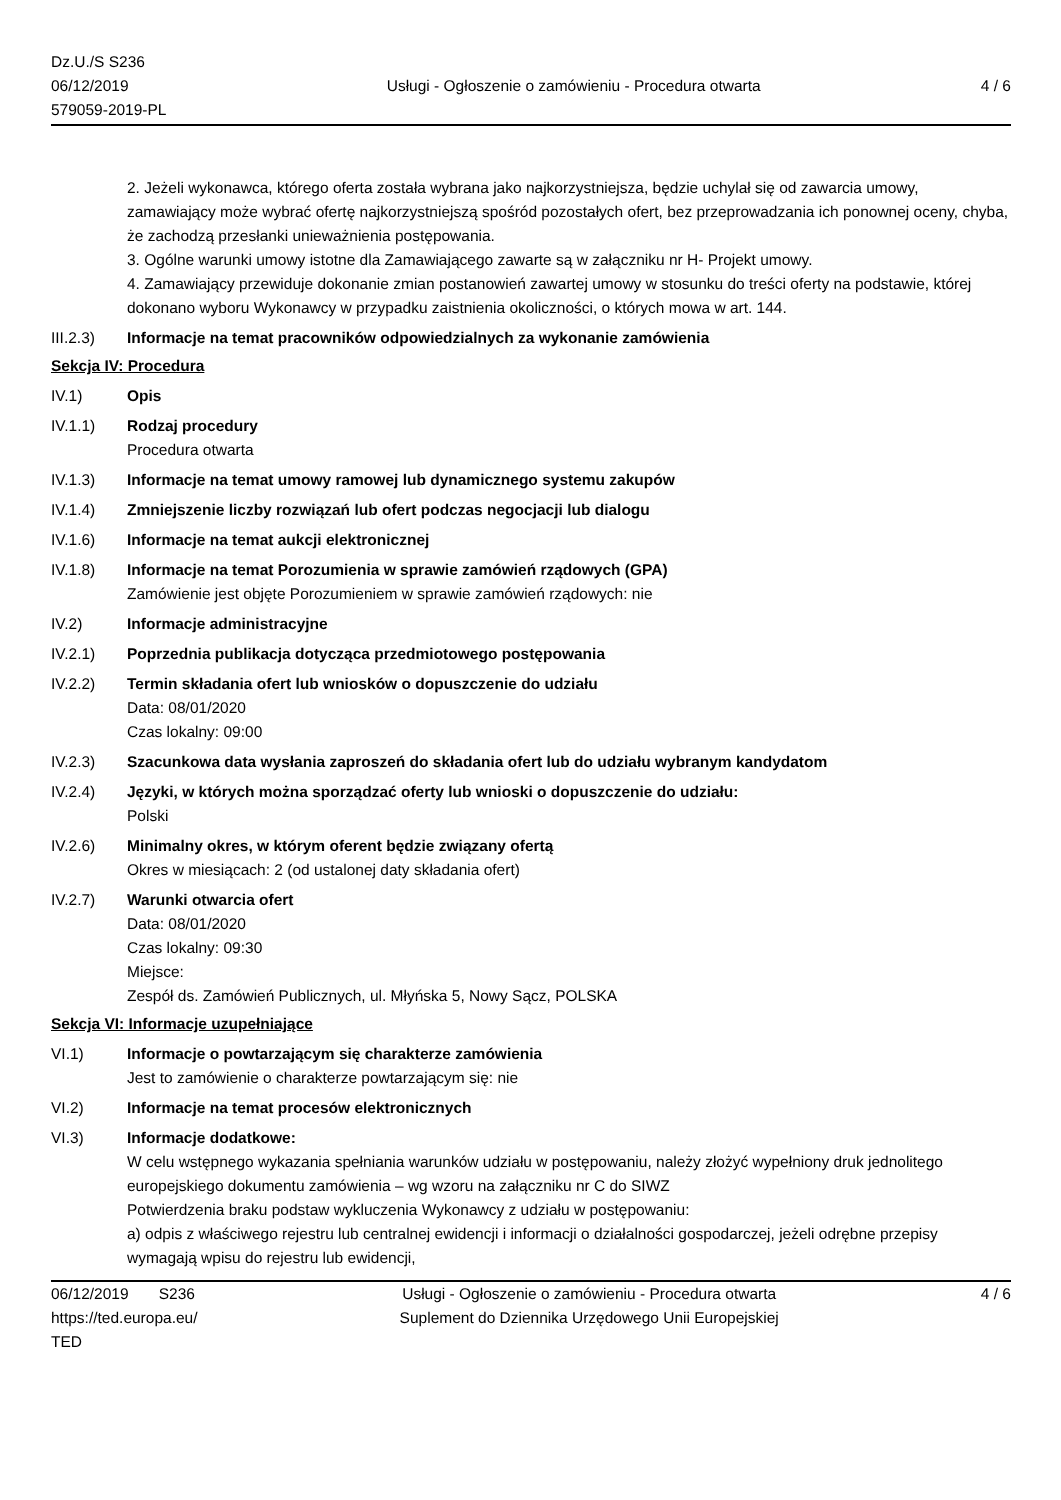Dz.U./S S236
06/12/2019
579059-2019-PL
Usługi - Ogłoszenie o zamówieniu - Procedura otwarta
4 / 6
2. Jeżeli wykonawca, którego oferta została wybrana jako najkorzystniejsza, będzie uchylał się od zawarcia umowy, zamawiający może wybrać ofertę najkorzystniejszą spośród pozostałych ofert, bez przeprowadzania ich ponownej oceny, chyba, że zachodzą przesłanki unieważnienia postępowania.
3. Ogólne warunki umowy istotne dla Zamawiającego zawarte są w załączniku nr H- Projekt umowy.
4. Zamawiający przewiduje dokonanie zmian postanowień zawartej umowy w stosunku do treści oferty na podstawie, której dokonano wyboru Wykonawcy w przypadku zaistnienia okoliczności, o których mowa w art. 144.
III.2.3) Informacje na temat pracowników odpowiedzialnych za wykonanie zamówienia
Sekcja IV: Procedura
IV.1) Opis
IV.1.1) Rodzaj procedury
Procedura otwarta
IV.1.3) Informacje na temat umowy ramowej lub dynamicznego systemu zakupów
IV.1.4) Zmniejszenie liczby rozwiązań lub ofert podczas negocjacji lub dialogu
IV.1.6) Informacje na temat aukcji elektronicznej
IV.1.8) Informacje na temat Porozumienia w sprawie zamówień rządowych (GPA)
Zamówienie jest objęte Porozumieniem w sprawie zamówień rządowych: nie
IV.2) Informacje administracyjne
IV.2.1) Poprzednia publikacja dotycząca przedmiotowego postępowania
IV.2.2) Termin składania ofert lub wniosków o dopuszczenie do udziału
Data: 08/01/2020
Czas lokalny: 09:00
IV.2.3) Szacunkowa data wysłania zaproszeń do składania ofert lub do udziału wybranym kandydatom
IV.2.4) Języki, w których można sporządzać oferty lub wnioski o dopuszczenie do udziału:
Polski
IV.2.6) Minimalny okres, w którym oferent będzie związany ofertą
Okres w miesiącach: 2 (od ustalonej daty składania ofert)
IV.2.7) Warunki otwarcia ofert
Data: 08/01/2020
Czas lokalny: 09:30
Miejsce:
Zespół ds. Zamówień Publicznych, ul. Młyńska 5, Nowy Sącz, POLSKA
Sekcja VI: Informacje uzupełniające
VI.1) Informacje o powtarzającym się charakterze zamówienia
Jest to zamówienie o charakterze powtarzającym się: nie
VI.2) Informacje na temat procesów elektronicznych
VI.3) Informacje dodatkowe:
W celu wstępnego wykazania spełniania warunków udziału w postępowaniu, należy złożyć wypełniony druk jednolitego europejskiego dokumentu zamówienia – wg wzoru na załączniku nr C do SIWZ
Potwierdzenia braku podstaw wykluczenia Wykonawcy z udziału w postępowaniu:
a) odpis z właściwego rejestru lub centralnej ewidencji i informacji o działalności gospodarczej, jeżeli odrębne przepisy wymagają wpisu do rejestru lub ewidencji,
06/12/2019 S236
https://ted.europa.eu/
TED
Usługi - Ogłoszenie o zamówieniu - Procedura otwarta
Suplement do Dziennika Urzędowego Unii Europejskiej
4 / 6